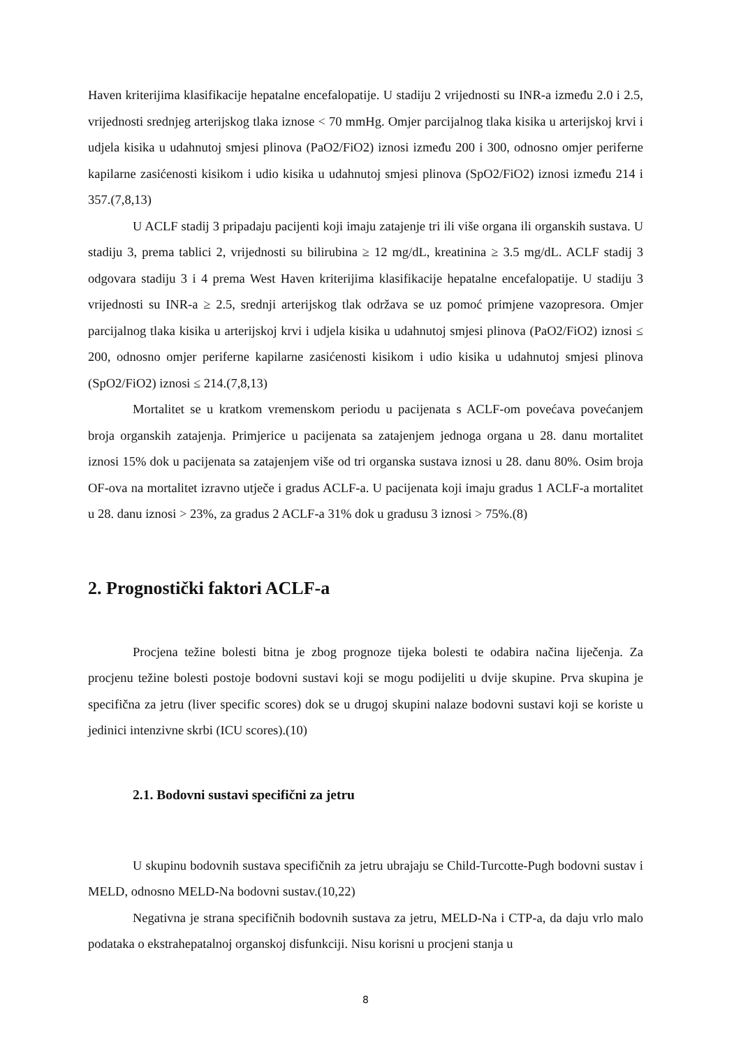Haven kriterijima klasifikacije hepatalne encefalopatije. U stadiju 2 vrijednosti su INR-a između 2.0 i 2.5, vrijednosti srednjeg arterijskog tlaka iznose < 70 mmHg. Omjer parcijalnog tlaka kisika u arterijskoj krvi i udjela kisika u udahnutoj smjesi plinova (PaO2/FiO2) iznosi između 200 i 300, odnosno omjer periferne kapilarne zasićenosti kisikom i udio kisika u udahnutoj smjesi plinova (SpO2/FiO2) iznosi između 214 i 357.(7,8,13)
U ACLF stadij 3 pripadaju pacijenti koji imaju zatajenje tri ili više organa ili organskih sustava. U stadiju 3, prema tablici 2, vrijednosti su bilirubina ≥ 12 mg/dL, kreatinina ≥ 3.5 mg/dL. ACLF stadij 3 odgovara stadiju 3 i 4 prema West Haven kriterijima klasifikacije hepatalne encefalopatije. U stadiju 3 vrijednosti su INR-a ≥ 2.5, srednji arterijskog tlak održava se uz pomoć primjene vazopresora. Omjer parcijalnog tlaka kisika u arterijskoj krvi i udjela kisika u udahnutoj smjesi plinova (PaO2/FiO2) iznosi ≤ 200, odnosno omjer periferne kapilarne zasićenosti kisikom i udio kisika u udahnutoj smjesi plinova (SpO2/FiO2) iznosi ≤ 214.(7,8,13)
Mortalitet se u kratkom vremenskom periodu u pacijenata s ACLF-om povećava povećanjem broja organskih zatajenja. Primjerice u pacijenata sa zatajenjem jednoga organa u 28. danu mortalitet iznosi 15% dok u pacijenata sa zatajenjem više od tri organska sustava iznosi u 28. danu 80%. Osim broja OF-ova na mortalitet izravno utječe i gradus ACLF-a. U pacijenata koji imaju gradus 1 ACLF-a mortalitet u 28. danu iznosi > 23%, za gradus 2 ACLF-a 31% dok u gradusu 3 iznosi > 75%.(8)
2. Prognostički faktori ACLF-a
Procjena težine bolesti bitna je zbog prognoze tijeka bolesti te odabira načina liječenja. Za procjenu težine bolesti postoje bodovni sustavi koji se mogu podijeliti u dvije skupine. Prva skupina je specifična za jetru (liver specific scores) dok se u drugoj skupini nalaze bodovni sustavi koji se koriste u jedinici intenzivne skrbi (ICU scores).(10)
2.1. Bodovni sustavi specifični za jetru
U skupinu bodovnih sustava specifičnih za jetru ubrajaju se Child-Turcotte-Pugh bodovni sustav i MELD, odnosno MELD-Na bodovni sustav.(10,22)
Negativna je strana specifičnih bodovnih sustava za jetru, MELD-Na i CTP-a, da daju vrlo malo podataka o ekstrahepatalnoj organskoj disfunkciji. Nisu korisni u procjeni stanja u
8